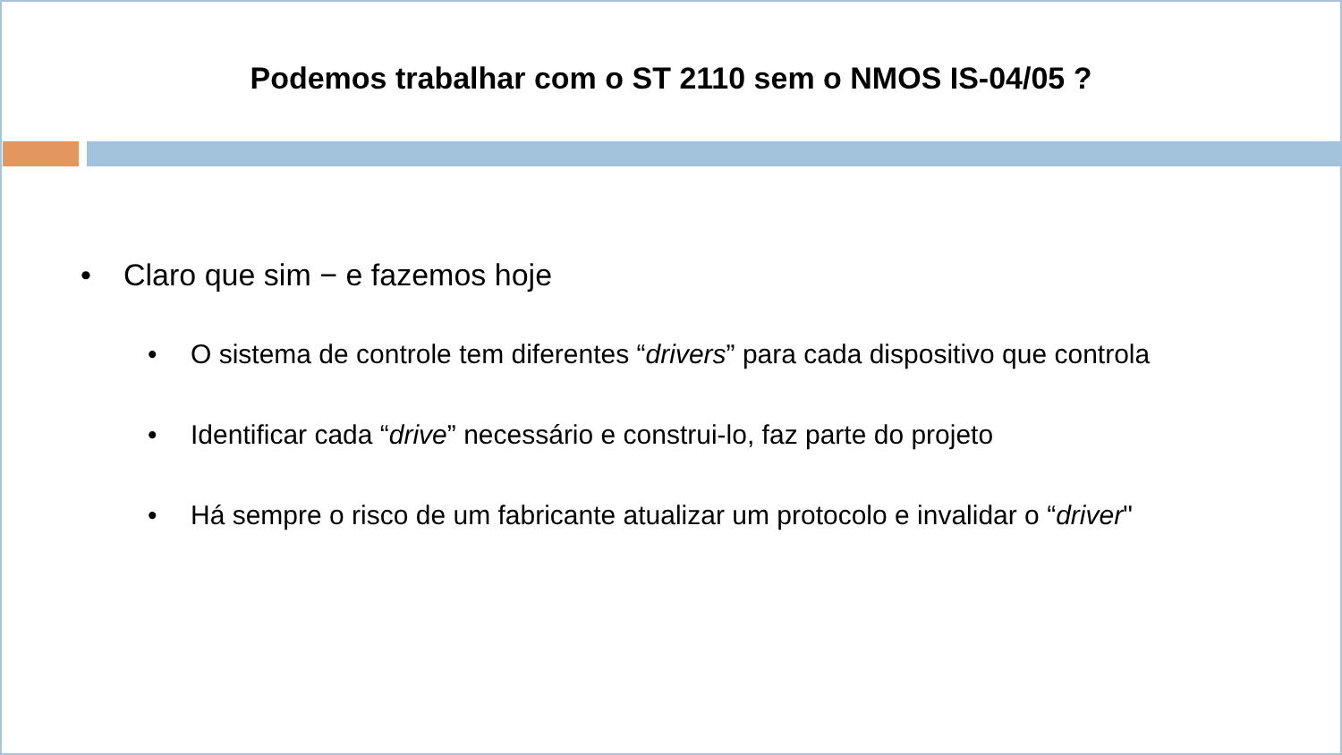Podemos trabalhar com o ST 2110 sem o NMOS IS-04/05 ?
• Claro que sim − e fazemos hoje
• O sistema de controle tem diferentes “drivers” para cada dispositivo que controla
• Identificar cada “drive” necessário e construi-lo, faz parte do projeto
• Há sempre o risco de um fabricante atualizar um protocolo e invalidar o “driver"